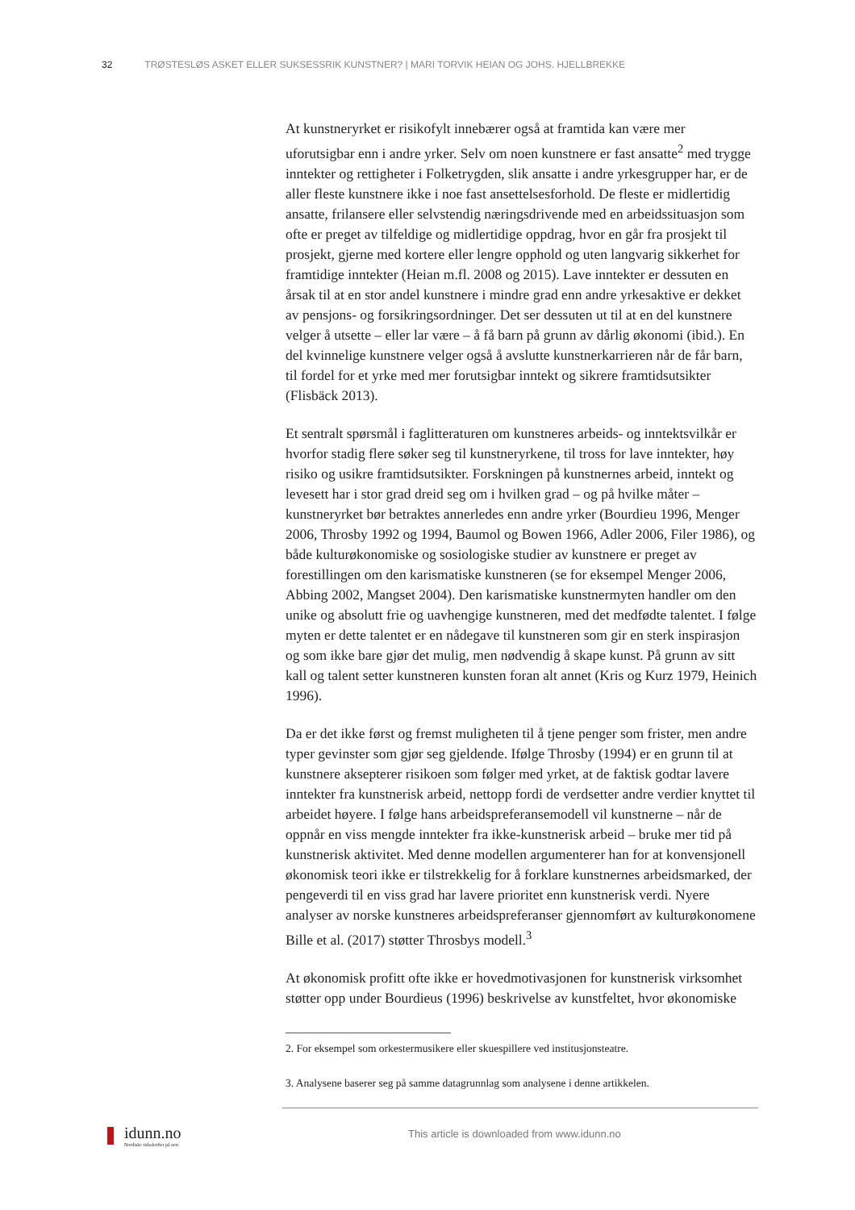32 TRØSTESLØS ASKET ELLER SUKSESSRIK KUNSTNER? | MARI TORVIK HEIAN OG JOHS. HJELLBREKKE
At kunstneryrket er risikofylt innebærer også at framtida kan være mer uforutsigbar enn i andre yrker. Selv om noen kunstnere er fast ansatte<sup>2</sup> med trygge inntekter og rettigheter i Folketrygden, slik ansatte i andre yrkesgrupper har, er de aller fleste kunstnere ikke i noe fast ansettelsesforhold. De fleste er midlertidig ansatte, frilansere eller selvstendig næringsdrivende med en arbeidssituasjon som ofte er preget av tilfeldige og midlertidige oppdrag, hvor en går fra prosjekt til prosjekt, gjerne med kortere eller lengre opphold og uten langvarig sikkerhet for framtidige inntekter (Heian m.fl. 2008 og 2015). Lave inntekter er dessuten en årsak til at en stor andel kunstnere i mindre grad enn andre yrkesaktive er dekket av pensjons- og forsikringsordninger. Det ser dessuten ut til at en del kunstnere velger å utsette – eller lar være – å få barn på grunn av dårlig økonomi (ibid.). En del kvinnelige kunstnere velger også å avslutte kunstnerkarrieren når de får barn, til fordel for et yrke med mer forutsigbar inntekt og sikrere framtidsutsikter (Flisbäck 2013).
Et sentralt spørsmål i faglitteraturen om kunstneres arbeids- og inntektsvilkår er hvorfor stadig flere søker seg til kunstneryrkene, til tross for lave inntekter, høy risiko og usikre framtidsutsikter. Forskningen på kunstnernes arbeid, inntekt og levesett har i stor grad dreid seg om i hvilken grad – og på hvilke måter – kunstneryrket bør betraktes annerledes enn andre yrker (Bourdieu 1996, Menger 2006, Throsby 1992 og 1994, Baumol og Bowen 1966, Adler 2006, Filer 1986), og både kulturøkonomiske og sosiologiske studier av kunstnere er preget av forestillingen om den karismatiske kunstneren (se for eksempel Menger 2006, Abbing 2002, Mangset 2004). Den karismatiske kunstnermyten handler om den unike og absolutt frie og uavhengige kunstneren, med det medfødte talentet. I følge myten er dette talentet er en nådegave til kunstneren som gir en sterk inspirasjon og som ikke bare gjør det mulig, men nødvendig å skape kunst. På grunn av sitt kall og talent setter kunstneren kunsten foran alt annet (Kris og Kurz 1979, Heinich 1996).
Da er det ikke først og fremst muligheten til å tjene penger som frister, men andre typer gevinster som gjør seg gjeldende. Ifølge Throsby (1994) er en grunn til at kunstnere aksepterer risikoen som følger med yrket, at de faktisk godtar lavere inntekter fra kunstnerisk arbeid, nettopp fordi de verdsetter andre verdier knyttet til arbeidet høyere. I følge hans arbeidspreferansemodell vil kunstnerne – når de oppnår en viss mengde inntekter fra ikke-kunstnerisk arbeid – bruke mer tid på kunstnerisk aktivitet. Med denne modellen argumenterer han for at konvensjonell økonomisk teori ikke er tilstrekkelig for å forklare kunstnernes arbeidsmarked, der pengeverdi til en viss grad har lavere prioritet enn kunstnerisk verdi. Nyere analyser av norske kunstneres arbeidspreferanser gjennomført av kulturøkonomene Bille et al. (2017) støtter Throsbys modell.<sup>3</sup>
At økonomisk profitt ofte ikke er hovedmotivasjonen for kunstnerisk virksomhet støtter opp under Bourdieus (1996) beskrivelse av kunstfeltet, hvor økonomiske
2. For eksempel som orkestermusikere eller skuespillere ved institusjonsteatre.
3. Analysene baserer seg på samme datagrunnlag som analysene i denne artikkelen.
idunn.no
Nordiske tidsskrifter på nett
This article is downloaded from www.idunn.no